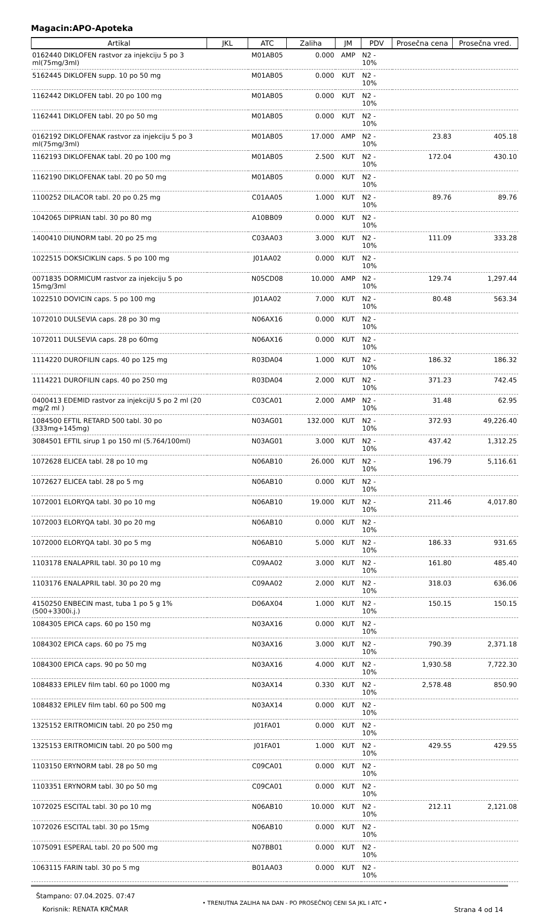Magacin:APO-Apoteka
| Artikal | JKL | ATC | Zaliha | JM | PDV | Prosečna cena | Prosečna vred. |
| --- | --- | --- | --- | --- | --- | --- | --- |
| 0162440 DIKLOFEN rastvor za injekciju 5 po 3 ml(75mg/3ml) | | M01AB05 | 0.000 | AMP | N2 - 10% | | |
| 5162445 DIKLOFEN supp. 10 po 50 mg | | M01AB05 | 0.000 | KUT | N2 - 10% | | |
| 1162442 DIKLOFEN tabl. 20 po 100 mg | | M01AB05 | 0.000 | KUT | N2 - 10% | | |
| 1162441 DIKLOFEN tabl. 20 po 50 mg | | M01AB05 | 0.000 | KUT | N2 - 10% | | |
| 0162192 DIKLOFENAK rastvor za injekciju 5 po 3 ml(75mg/3ml) | | M01AB05 | 17.000 | AMP | N2 - 10% | 23.83 | 405.18 |
| 1162193 DIKLOFENAK tabl. 20 po 100 mg | | M01AB05 | 2.500 | KUT | N2 - 10% | 172.04 | 430.10 |
| 1162190 DIKLOFENAK tabl. 20 po 50 mg | | M01AB05 | 0.000 | KUT | N2 - 10% | | |
| 1100252 DILACOR tabl. 20 po 0.25 mg | | C01AA05 | 1.000 | KUT | N2 - 10% | 89.76 | 89.76 |
| 1042065 DIPRIAN tabl. 30 po 80 mg | | A10BB09 | 0.000 | KUT | N2 - 10% | | |
| 1400410 DIUNORM tabl. 20 po 25 mg | | C03AA03 | 3.000 | KUT | N2 - 10% | 111.09 | 333.28 |
| 1022515 DOKSICIKLIN caps. 5 po 100 mg | | J01AA02 | 0.000 | KUT | N2 - 10% | | |
| 0071835 DORMICUM rastvor za injekciju 5 po 15mg/3ml | | N05CD08 | 10.000 | AMP | N2 - 10% | 129.74 | 1,297.44 |
| 1022510 DOVICIN caps. 5 po 100 mg | | J01AA02 | 7.000 | KUT | N2 - 10% | 80.48 | 563.34 |
| 1072010 DULSEVIA caps. 28 po 30 mg | | N06AX16 | 0.000 | KUT | N2 - 10% | | |
| 1072011 DULSEVIA caps. 28 po 60mg | | N06AX16 | 0.000 | KUT | N2 - 10% | | |
| 1114220 DUROFILIN caps. 40 po 125 mg | | R03DA04 | 1.000 | KUT | N2 - 10% | 186.32 | 186.32 |
| 1114221 DUROFILIN caps. 40 po 250 mg | | R03DA04 | 2.000 | KUT | N2 - 10% | 371.23 | 742.45 |
| 0400413 EDEMID rastvor za injekcijU 5 po 2 ml (20 mg/2 ml ) | | C03CA01 | 2.000 | AMP | N2 - 10% | 31.48 | 62.95 |
| 1084500 EFTIL RETARD 500 tabl. 30 po (333mg+145mg) | | N03AG01 | 132.000 | KUT | N2 - 10% | 372.93 | 49,226.40 |
| 3084501 EFTIL sirup 1 po 150 ml (5.764/100ml) | | N03AG01 | 3.000 | KUT | N2 - 10% | 437.42 | 1,312.25 |
| 1072628 ELICEA tabl. 28 po 10 mg | | N06AB10 | 26.000 | KUT | N2 - 10% | 196.79 | 5,116.61 |
| 1072627 ELICEA tabl. 28 po 5 mg | | N06AB10 | 0.000 | KUT | N2 - 10% | | |
| 1072001 ELORYQA tabl. 30 po 10 mg | | N06AB10 | 19.000 | KUT | N2 - 10% | 211.46 | 4,017.80 |
| 1072003 ELORYQA tabl. 30 po 20 mg | | N06AB10 | 0.000 | KUT | N2 - 10% | | |
| 1072000 ELORYQA tabl. 30 po 5 mg | | N06AB10 | 5.000 | KUT | N2 - 10% | 186.33 | 931.65 |
| 1103178 ENALAPRIL tabl. 30 po 10 mg | | C09AA02 | 3.000 | KUT | N2 - 10% | 161.80 | 485.40 |
| 1103176 ENALAPRIL tabl. 30 po 20 mg | | C09AA02 | 2.000 | KUT | N2 - 10% | 318.03 | 636.06 |
| 4150250 ENBECIN mast, tuba 1 po 5 g 1%(500+3300i.j.) | | D06AX04 | 1.000 | KUT | N2 - 10% | 150.15 | 150.15 |
| 1084305 EPICA caps. 60 po 150 mg | | N03AX16 | 0.000 | KUT | N2 - 10% | | |
| 1084302 EPICA caps. 60 po 75 mg | | N03AX16 | 3.000 | KUT | N2 - 10% | 790.39 | 2,371.18 |
| 1084300 EPICA caps. 90 po 50 mg | | N03AX16 | 4.000 | KUT | N2 - 10% | 1,930.58 | 7,722.30 |
| 1084833 EPILEV film tabl. 60 po 1000 mg | | N03AX14 | 0.330 | KUT | N2 - 10% | 2,578.48 | 850.90 |
| 1084832 EPILEV film tabl. 60 po 500 mg | | N03AX14 | 0.000 | KUT | N2 - 10% | | |
| 1325152 ERITROMICIN tabl. 20 po 250 mg | | J01FA01 | 0.000 | KUT | N2 - 10% | | |
| 1325153 ERITROMICIN tabl. 20 po 500 mg | | J01FA01 | 1.000 | KUT | N2 - 10% | 429.55 | 429.55 |
| 1103150 ERYNORM tabl. 28 po 50 mg | | C09CA01 | 0.000 | KUT | N2 - 10% | | |
| 1103351 ERYNORM tabl. 30 po 50 mg | | C09CA01 | 0.000 | KUT | N2 - 10% | | |
| 1072025 ESCITAL tabl. 30 po 10 mg | | N06AB10 | 10.000 | KUT | N2 - 10% | 212.11 | 2,121.08 |
| 1072026 ESCITAL tabl. 30 po 15mg | | N06AB10 | 0.000 | KUT | N2 - 10% | | |
| 1075091 ESPERAL tabl. 20 po 500 mg | | N07BB01 | 0.000 | KUT | N2 - 10% | | |
| 1063115 FARIN tabl. 30 po 5 mg | | B01AA03 | 0.000 | KUT | N2 - 10% | | |
Štampano: 07.04.2025. 07:47
Korisnik: RENATA KRČMAR
• TRENUTNA ZALIHA NA DAN - PO PROSEČNOJ CENI SA JKL I ATC •
Strana 4 od 14